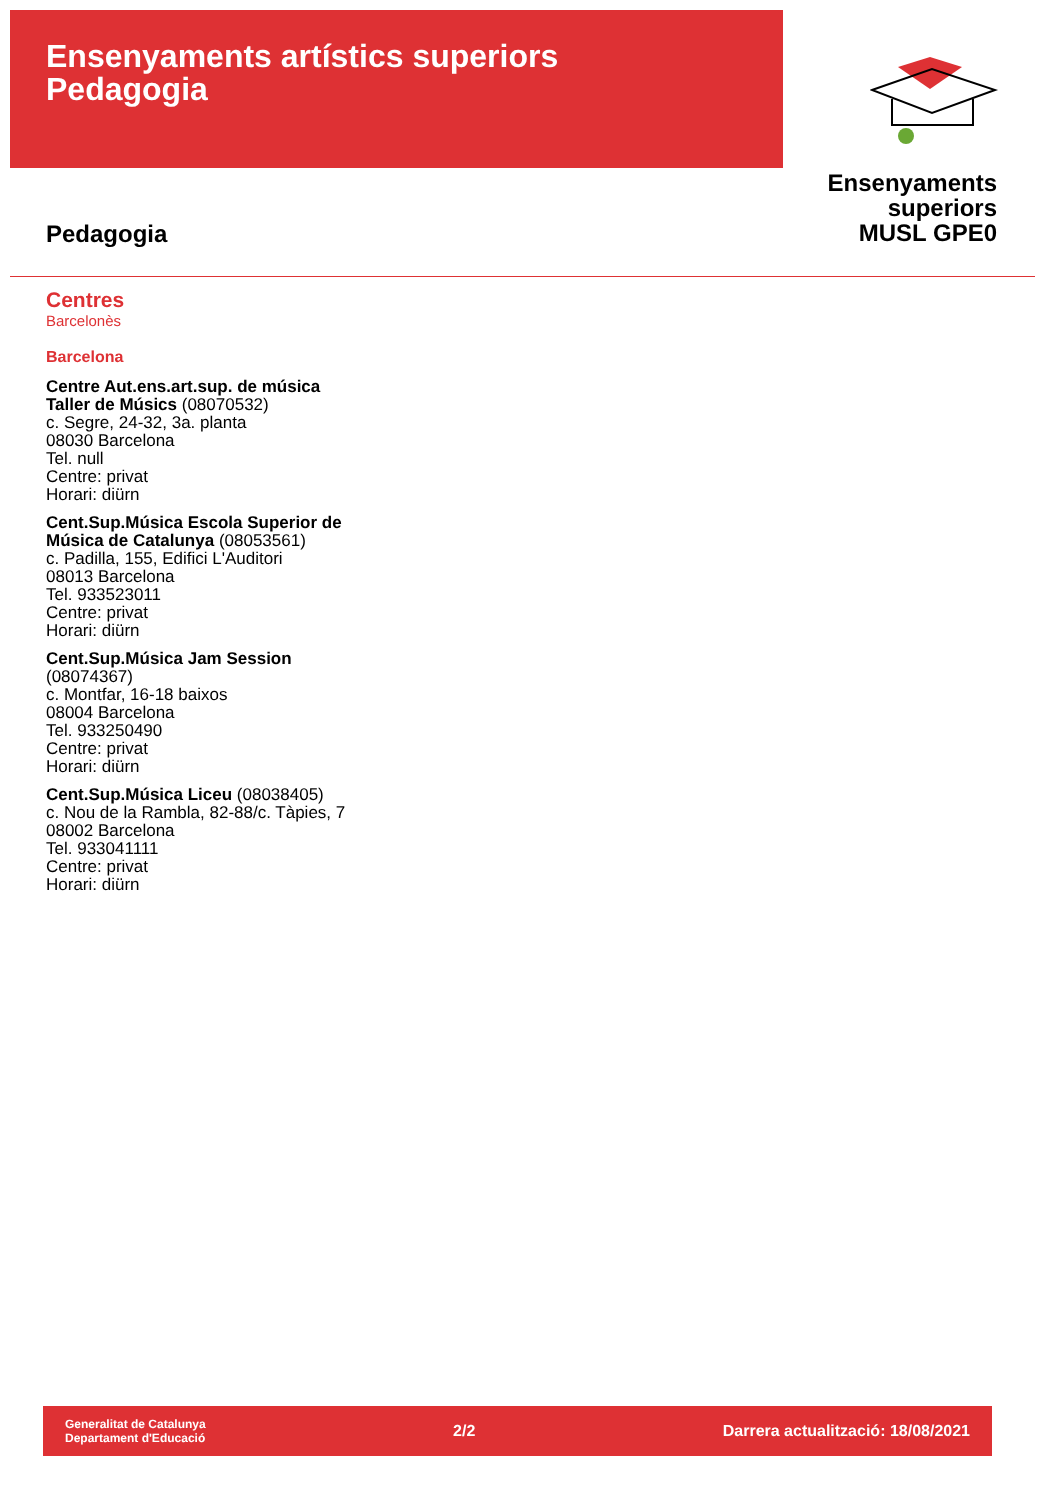Ensenyaments artístics superiors
Pedagogia
Ensenyaments
superiors
MUSL GPE0
Pedagogia
Centres
Barcelonès
Barcelona
Centre Aut.ens.art.sup. de música
Taller de Músics (08070532)
c. Segre, 24-32, 3a. planta
08030 Barcelona
Tel. null
Centre: privat
Horari: diürn
Cent.Sup.Música Escola Superior de
Música de Catalunya (08053561)
c. Padilla, 155, Edifici L'Auditori
08013 Barcelona
Tel. 933523011
Centre: privat
Horari: diürn
Cent.Sup.Música Jam Session
(08074367)
c. Montfar, 16-18 baixos
08004 Barcelona
Tel. 933250490
Centre: privat
Horari: diürn
Cent.Sup.Música Liceu (08038405)
c. Nou de la Rambla, 82-88/c. Tàpies, 7
08002 Barcelona
Tel. 933041111
Centre: privat
Horari: diürn
Generalitat de Catalunya
Departament d'Educació
2/2
Darrera actualització: 18/08/2021